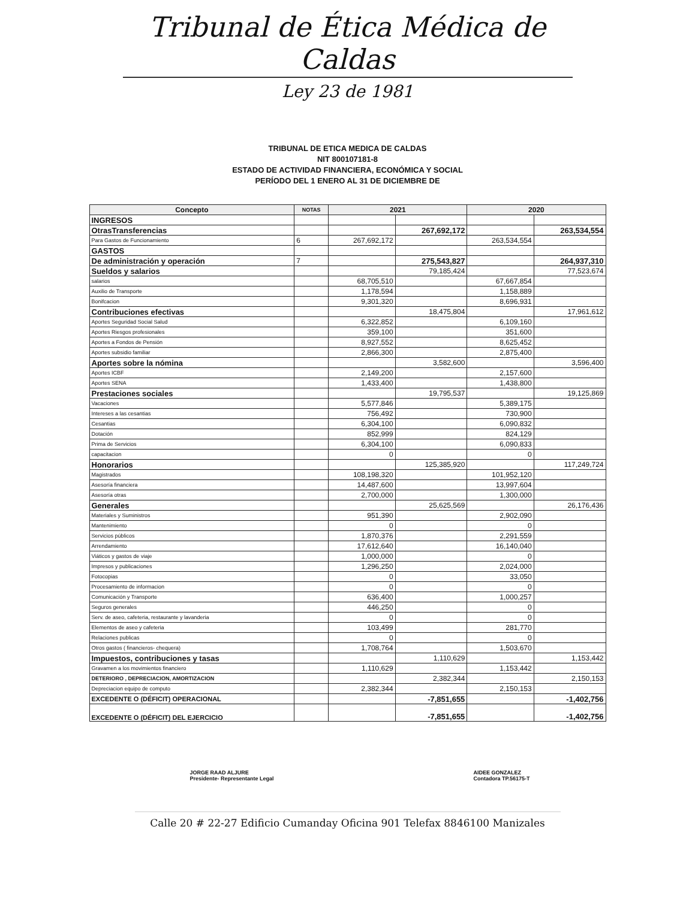Tribunal de Ética Médica de Caldas
Ley 23 de 1981
TRIBUNAL DE ETICA MEDICA DE CALDAS
NIT 800107181-8
ESTADO DE ACTIVIDAD FINANCIERA, ECONÓMICA Y SOCIAL
PERÍODO DEL 1 ENERO AL 31 DE DICIEMBRE DE
| Concepto | NOTAS | 2021 | | 2020 | |
| --- | --- | --- | --- | --- | --- |
| INGRESOS | | | | | |
| OtrasTransferencias | | | 267,692,172 | | 263,534,554 |
| Para Gastos de Funcionamiento | 6 | 267,692,172 | | 263,534,554 | |
| GASTOS | | | | | |
| De administración y operación | 7 | | 275,543,827 | | 264,937,310 |
| Sueldos y salarios | | | 79,185,424 | | 77,523,674 |
| salarios | | 68,705,510 | | 67,667,854 | |
| Auxilio de Transporte | | 1,178,594 | | 1,158,889 | |
| Bonifcacion | | 9,301,320 | | 8,696,931 | |
| Contribuciones efectivas | | | 18,475,804 | | 17,961,612 |
| Aportes Seguridad Social Salud | | 6,322,852 | | 6,109,160 | |
| Aportes Riesgos profesionales | | 359,100 | | 351,600 | |
| Aportes a Fondos de Pensión | | 8,927,552 | | 8,625,452 | |
| Aportes subsidio familiar | | 2,866,300 | | 2,875,400 | |
| Aportes sobre la nómina | | | 3,582,600 | | 3,596,400 |
| Aportes ICBF | | 2,149,200 | | 2,157,600 | |
| Aportes SENA | | 1,433,400 | | 1,438,800 | |
| Prestaciones sociales | | | 19,795,537 | | 19,125,869 |
| Vacaciones | | 5,577,846 | | 5,389,175 | |
| Intereses a las cesantias | | 756,492 | | 730,900 | |
| Cesantias | | 6,304,100 | | 6,090,832 | |
| Dotación | | 852,999 | | 824,129 | |
| Prima de Servicios | | 6,304,100 | | 6,090,833 | |
| capacitacion | | 0 | | 0 | |
| Honorarios | | | 125,385,920 | | 117,249,724 |
| Magistrados | | 108,198,320 | | 101,952,120 | |
| Asesoría financiera | | 14,487,600 | | 13,997,604 | |
| Asesoría otras | | 2,700,000 | | 1,300,000 | |
| Generales | | | 25,625,569 | | 26,176,436 |
| Materiales y Suministros | | 951,390 | | 2,902,090 | |
| Mantenimiento | | 0 | | 0 | |
| Servicios públicos | | 1,870,376 | | 2,291,559 | |
| Arrendamiento | | 17,612,640 | | 16,140,040 | |
| Viáticos y gastos de viaje | | 1,000,000 | | 0 | |
| Impresos y publicaciones | | 1,296,250 | | 2,024,000 | |
| Fotocopias | | 0 | | 33,050 | |
| Procesamiento de informacion | | 0 | | 0 | |
| Comunicación y Transporte | | 636,400 | | 1,000,257 | |
| Seguros generales | | 446,250 | | 0 | |
| Serv. de aseo, cafeteria, restaurante y lavanderia | | 0 | | 0 | |
| Elementos de aseo y cafeteria | | 103,499 | | 281,770 | |
| Relaciones publicas | | 0 | | 0 | |
| Otros gastos ( financieros- chequera) | | 1,708,764 | | 1,503,670 | |
| Impuestos, contribuciones y tasas | | | 1,110,629 | | 1,153,442 |
| Gravamen a los movimientos financiero | | 1,110,629 | | 1,153,442 | |
| DETERIORO , DEPRECIACION, AMORTIZACION | | | 2,382,344 | | 2,150,153 |
| Depreciacion equipo de computo | | 2,382,344 | | 2,150,153 | |
| EXCEDENTE O (DÉFICIT) OPERACIONAL | | | -7,851,655 | | -1,402,756 |
| EXCEDENTE O (DÉFICIT) DEL EJERCICIO | | | -7,851,655 | | -1,402,756 |
JORGE RAAD ALJURE
Presidente- Representante Legal
AIDEE GONZALEZ
Contadora TP.56175-T
Calle 20 # 22-27 Edificio Cumanday Oficina 901 Telefax 8846100 Manizales